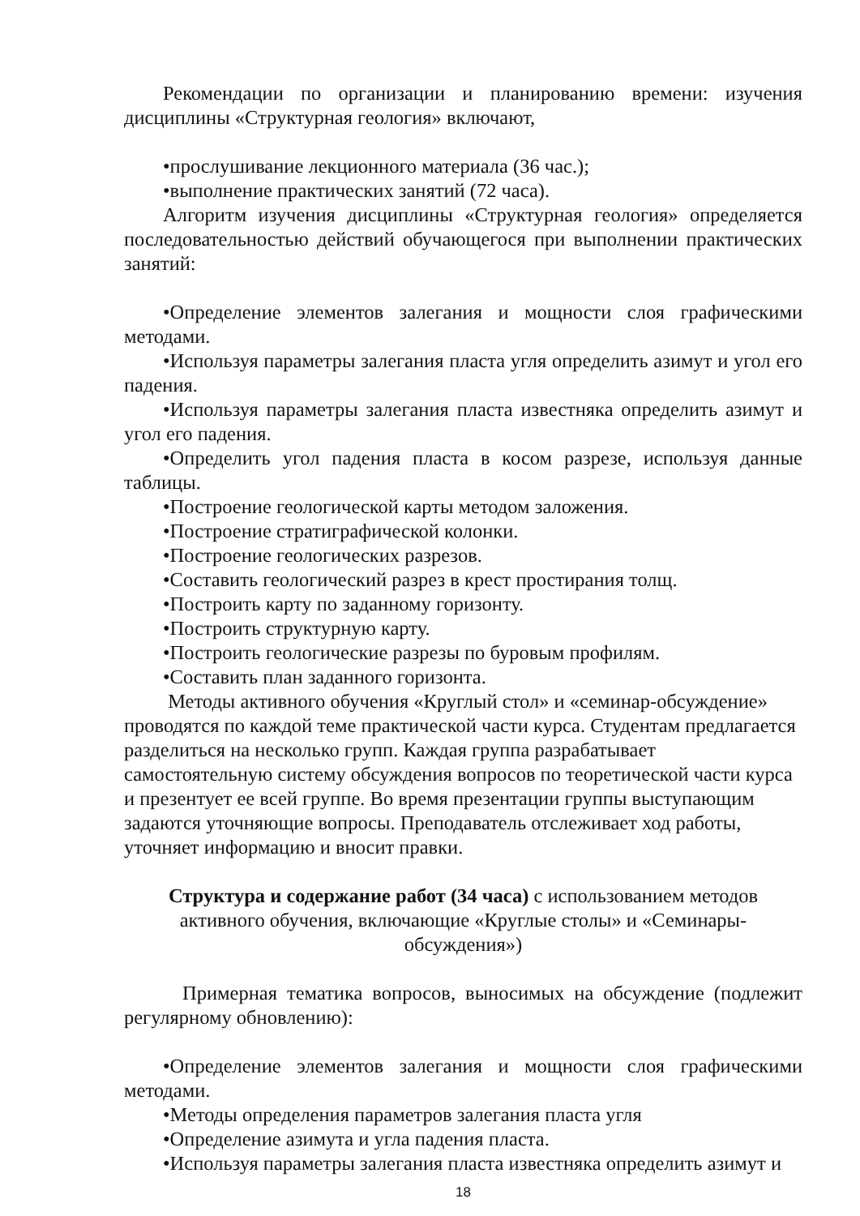Рекомендации по организации и планированию времени: изучения дисциплины «Структурная геология» включают,
•прослушивание лекционного материала (36 час.);
•выполнение практических занятий (72 часа).
Алгоритм изучения дисциплины «Структурная геология» определяется последовательностью действий обучающегося при выполнении практических занятий:
•Определение элементов залегания и мощности слоя графическими методами.
•Используя параметры залегания пласта угля определить азимут и угол его падения.
•Используя параметры залегания пласта известняка определить азимут и угол его падения.
•Определить угол падения пласта в косом разрезе, используя данные таблицы.
•Построение геологической карты методом заложения.
•Построение стратиграфической колонки.
•Построение геологических разрезов.
•Составить геологический разрез в крест простирания толщ.
•Построить карту по заданному горизонту.
•Построить структурную карту.
•Построить геологические разрезы по буровым профилям.
•Составить план заданного горизонта.
Методы активного обучения «Круглый стол» и «семинар-обсуждение» проводятся по каждой теме практической части курса. Студентам предлагается разделиться на несколько групп. Каждая группа разрабатывает самостоятельную систему обсуждения вопросов по теоретической части курса и презентует ее всей группе. Во время презентации группы выступающим задаются уточняющие вопросы. Преподаватель отслеживает ход работы, уточняет информацию и вносит правки.
Структура и содержание работ (34 часа) с использованием методов активного обучения, включающие «Круглые столы» и «Семинары-обсуждения»)
Примерная тематика вопросов, выносимых на обсуждение (подлежит регулярному обновлению):
•Определение элементов залегания и мощности слоя графическими методами.
•Методы определения параметров залегания пласта угля
•Определение азимута и угла падения пласта.
•Используя параметры залегания пласта известняка определить азимут и
18